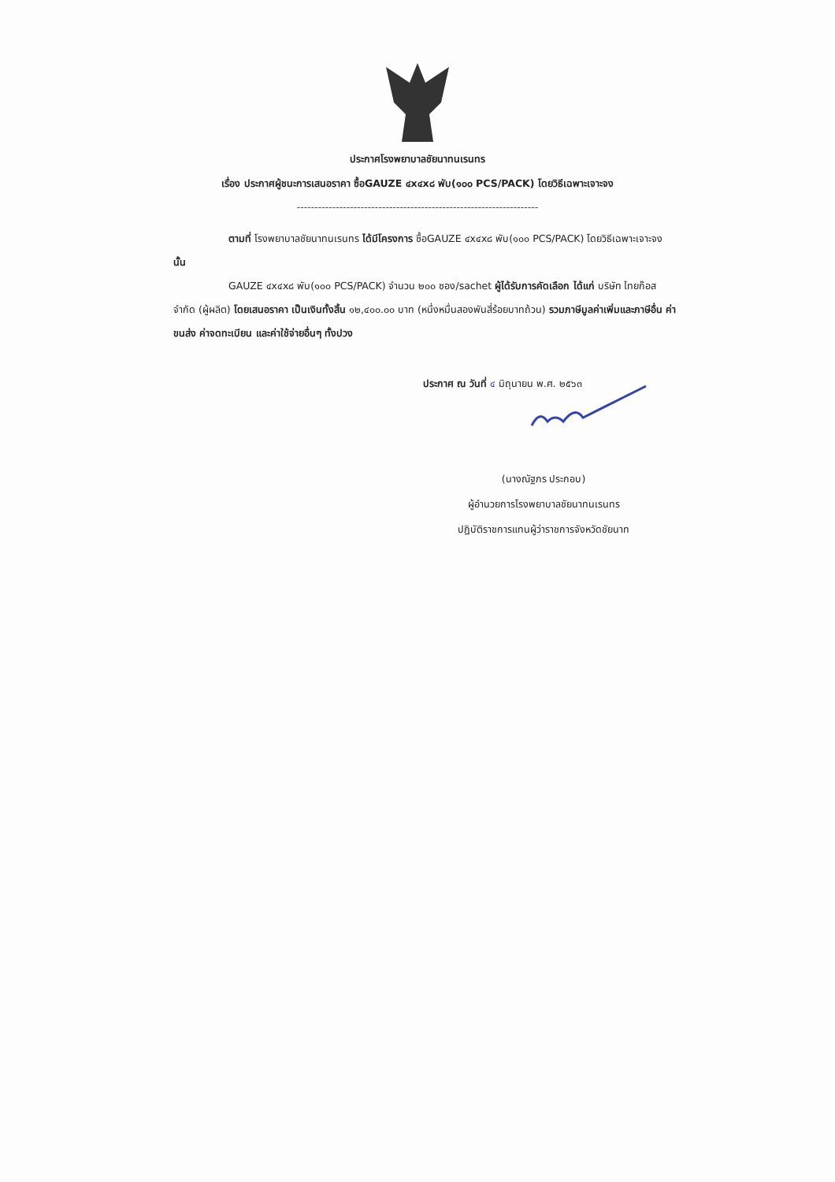ประกาศโรงพยาบาลชัยนาทนเรนทร
เรื่อง ประกาศผู้ชนะการเสนอราคา ซื้อGAUZE ๔x๔x๘ พับ(๑๐๐ PCS/PACK) โดยวิธีเฉพาะเจาะจง
--------------------------------------------------------------------
ตามที่ โรงพยาบาลชัยนาทนเรนทร ได้มีโครงการ ซื้อGAUZE ๔x๔x๘ พับ(๑๐๐ PCS/PACK) โดยวิธีเฉพาะเจาะจง นั้น
GAUZE ๔x๔x๘ พับ(๑๐๐ PCS/PACK) จำนวน ๒๐๐ ซอง/sachet ผู้ได้รับการคัดเลือก ได้แก่ บริษัท ไทยก๊อส จำกัด (ผู้ผลิต) โดยเสนอราคา เป็นเงินทั้งสิ้น ๑๒,๔๐๐.๐๐ บาท (หนึ่งหมื่นสองพันสี่ร้อยบาทถ้วน) รวมภาษีมูลค่าเพิ่มและภาษีอื่น ค่าขนส่ง ค่าจดทะเบียน และค่าใช้จ่ายอื่นๆ ทั้งปวง
ประกาศ ณ วันที่ ๔ มิถุนายน พ.ศ. ๒๕๖๓
(นางณัฐภร ประกอบ)
ผู้อำนวยการโรงพยาบาลชัยนาทนเรนทร
ปฏิบัติราชการแทนผู้ว่าราชการจังหวัดชัยนาท